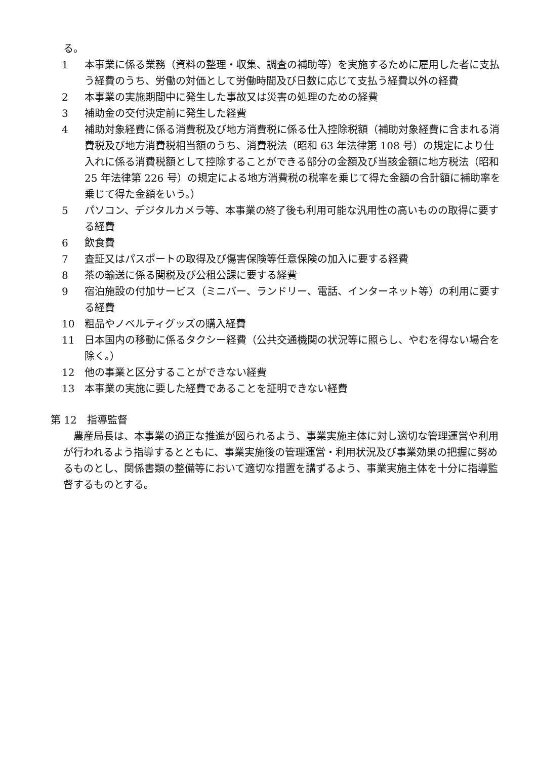る。
1 本事業に係る業務（資料の整理・収集、調査の補助等）を実施するために雇用した者に支払う経費のうち、労働の対価として労働時間及び日数に応じて支払う経費以外の経費
2 本事業の実施期間中に発生した事故又は災害の処理のための経費
3 補助金の交付決定前に発生した経費
4 補助対象経費に係る消費税及び地方消費税に係る仕入控除税額（補助対象経費に含まれる消費税及び地方消費税相当額のうち、消費税法（昭和 63 年法律第 108 号）の規定により仕入れに係る消費税額として控除することができる部分の金額及び当該金額に地方税法（昭和 25 年法律第 226 号）の規定による地方消費税の税率を乗じて得た金額の合計額に補助率を乗じて得た金額をいう。）
5 パソコン、デジタルカメラ等、本事業の終了後も利用可能な汎用性の高いものの取得に要する経費
6 飲食費
7 査証又はパスポートの取得及び傷害保険等任意保険の加入に要する経費
8 茶の輸送に係る関税及び公租公課に要する経費
9 宿泊施設の付加サービス（ミニバー、ランドリー、電話、インターネット等）の利用に要する経費
10 粗品やノベルティグッズの購入経費
11 日本国内の移動に係るタクシー経費（公共交通機関の状況等に照らし、やむを得ない場合を除く。）
12 他の事業と区分することができない経費
13 本事業の実施に要した経費であることを証明できない経費
第 12　指導監督
農産局長は、本事業の適正な推進が図られるよう、事業実施主体に対し適切な管理運営や利用が行われるよう指導するとともに、事業実施後の管理運営・利用状況及び事業効果の把握に努めるものとし、関係書類の整備等において適切な措置を講ずるよう、事業実施主体を十分に指導監督するものとする。